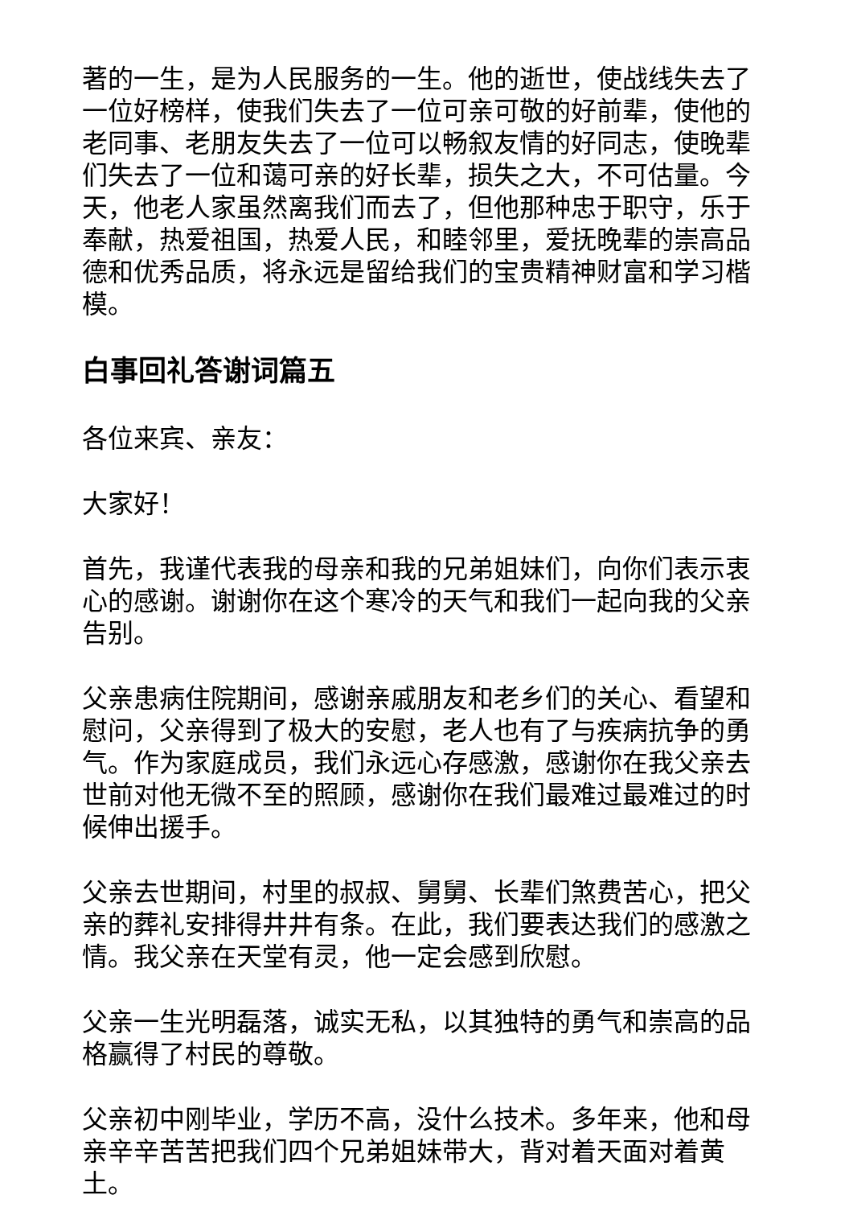著的一生，是为人民服务的一生。他的逝世，使战线失去了一位好榜样，使我们失去了一位可亲可敬的好前辈，使他的老同事、老朋友失去了一位可以畅叙友情的好同志，使晚辈们失去了一位和蔼可亲的好长辈，损失之大，不可估量。今天，他老人家虽然离我们而去了，但他那种忠于职守，乐于奉献，热爱祖国，热爱人民，和睦邻里，爱抚晚辈的崇高品德和优秀品质，将永远是留给我们的宝贵精神财富和学习楷模。
白事回礼答谢词篇五
各位来宾、亲友：
大家好！
首先，我谨代表我的母亲和我的兄弟姐妹们，向你们表示衷心的感谢。谢谢你在这个寒冷的天气和我们一起向我的父亲告别。
父亲患病住院期间，感谢亲戚朋友和老乡们的关心、看望和慰问，父亲得到了极大的安慰，老人也有了与疾病抗争的勇气。作为家庭成员，我们永远心存感激，感谢你在我父亲去世前对他无微不至的照顾，感谢你在我们最难过最难过的时候伸出援手。
父亲去世期间，村里的叔叔、舅舅、长辈们煞费苦心，把父亲的葬礼安排得井井有条。在此，我们要表达我们的感激之情。我父亲在天堂有灵，他一定会感到欣慰。
父亲一生光明磊落，诚实无私，以其独特的勇气和崇高的品格赢得了村民的尊敬。
父亲初中刚毕业，学历不高，没什么技术。多年来，他和母亲辛辛苦苦把我们四个兄弟姐妹带大，背对着天面对着黄土。